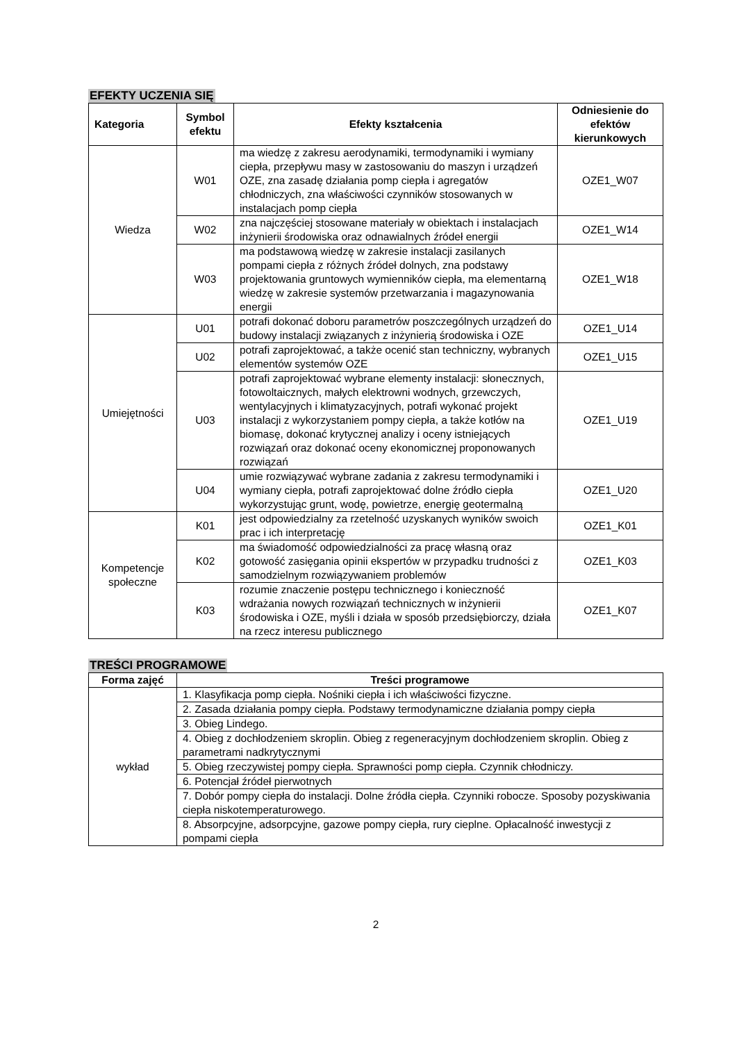EFEKTY UCZENIA SIĘ
| Kategoria | Symbol efektu | Efekty kształcenia | Odniesienie do efektów kierunkowych |
| --- | --- | --- | --- |
| Wiedza | W01 | ma wiedzę z zakresu aerodynamiki, termodynamiki i wymiany ciepła, przepływu masy w zastosowaniu do maszyn i urządzeń OZE, zna zasadę działania pomp ciepła i agregatów chłodniczych, zna właściwości czynników stosowanych w instalacjach pomp ciepła | OZE1_W07 |
| | W02 | zna najczęściej stosowane materiały w obiektach i instalacjach inżynierii środowiska oraz odnawialnych źródeł energii | OZE1_W14 |
| | W03 | ma podstawową wiedzę w zakresie instalacji zasilanych pompami ciepła z różnych źródeł dolnych, zna podstawy projektowania gruntowych wymienników ciepła, ma elementarną wiedzę w zakresie systemów przetwarzania i magazynowania energii | OZE1_W18 |
| Umiejętności | U01 | potrafi dokonać doboru parametrów poszczególnych urządzeń do budowy instalacji związanych z inżynierią środowiska i OZE | OZE1_U14 |
| | U02 | potrafi zaprojektować, a także ocenić stan techniczny, wybranych elementów systemów OZE | OZE1_U15 |
| | U03 | potrafi zaprojektować wybrane elementy instalacji: słonecznych, fotowoltaicznych, małych elektrowni wodnych, grzewczych, wentylacyjnych i klimatyzacyjnych, potrafi wykonać projekt instalacji z wykorzystaniem pompy ciepła, a także kotłów na biomasę, dokonać krytycznej analizy i oceny istniejących rozwiązań oraz dokonać oceny ekonomicznej proponowanych rozwiązań | OZE1_U19 |
| | U04 | umie rozwiązywać wybrane zadania z zakresu termodynamiki i wymiany ciepła, potrafi zaprojektować dolne źródło ciepła wykorzystując grunt, wodę, powietrze, energię geotermalną | OZE1_U20 |
| Kompetencje społeczne | K01 | jest odpowiedzialny za rzetelność uzyskanych wyników swoich prac i ich interpretację | OZE1_K01 |
| | K02 | ma świadomość odpowiedzialności za pracę własną oraz gotowość zasięgania opinii ekspertów w przypadku trudności z samodzielnym rozwiązywaniem problemów | OZE1_K03 |
| | K03 | rozumie znaczenie postępu technicznego i konieczność wdrażania nowych rozwiązań technicznych w inżynierii środowiska i OZE, myśli i działa w sposób przedsiębiorczy, działa na rzecz interesu publicznego | OZE1_K07 |
TREŚCI PROGRAMOWE
| Forma zajęć | Treści programowe |
| --- | --- |
| wykład | 1. Klasyfikacja pomp ciepła. Nośniki ciepła i ich właściwości fizyczne. |
| | 2. Zasada działania pompy ciepła. Podstawy termodynamiczne działania pompy ciepła |
| | 3. Obieg Lindego. |
| | 4. Obieg z dochłodzeniem skroplin. Obieg z regeneracyjnym dochłodzeniem skroplin. Obieg z parametrami nadkrytycznymi |
| | 5. Obieg rzeczywistej pompy ciepła. Sprawności pomp ciepła. Czynnik chłodniczy. |
| | 6. Potencjał źródeł pierwotnych |
| | 7. Dobór pompy ciepła do instalacji. Dolne źródła ciepła. Czynniki robocze. Sposoby pozyskiwania ciepła niskotemperaturowego. |
| | 8. Absorpcyjne, adsorpcyjne, gazowe pompy ciepła, rury cieplne. Opłacalność inwestycji z pompami ciepła |
2